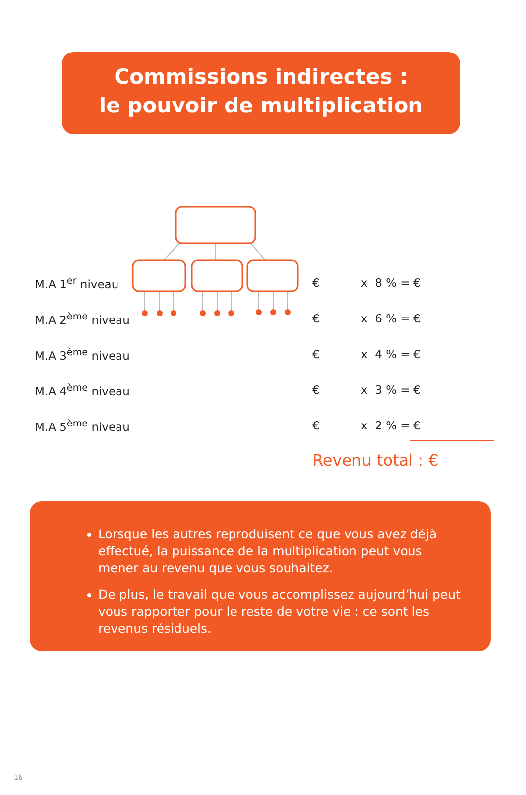Commissions indirectes :
le pouvoir de multiplication
| M.A 1<sup>er</sup> niveau | € | x 8 % = € |
| M.A 2<sup>ème</sup> niveau | € | x 6 % = € |
| M.A 3<sup>ème</sup> niveau | € | x 4 % = € |
| M.A 4<sup>ème</sup> niveau | € | x 3 % = € |
| M.A 5<sup>ème</sup> niveau | € | x 2 % = € |
Revenu total : €
Lorsque les autres reproduisent ce que vous avez déjà effectué, la puissance de la multiplication peut vous mener au revenu que vous souhaitez.
De plus, le travail que vous accomplissez aujourd’hui peut vous rapporter pour le reste de votre vie : ce sont les revenus résiduels.
16